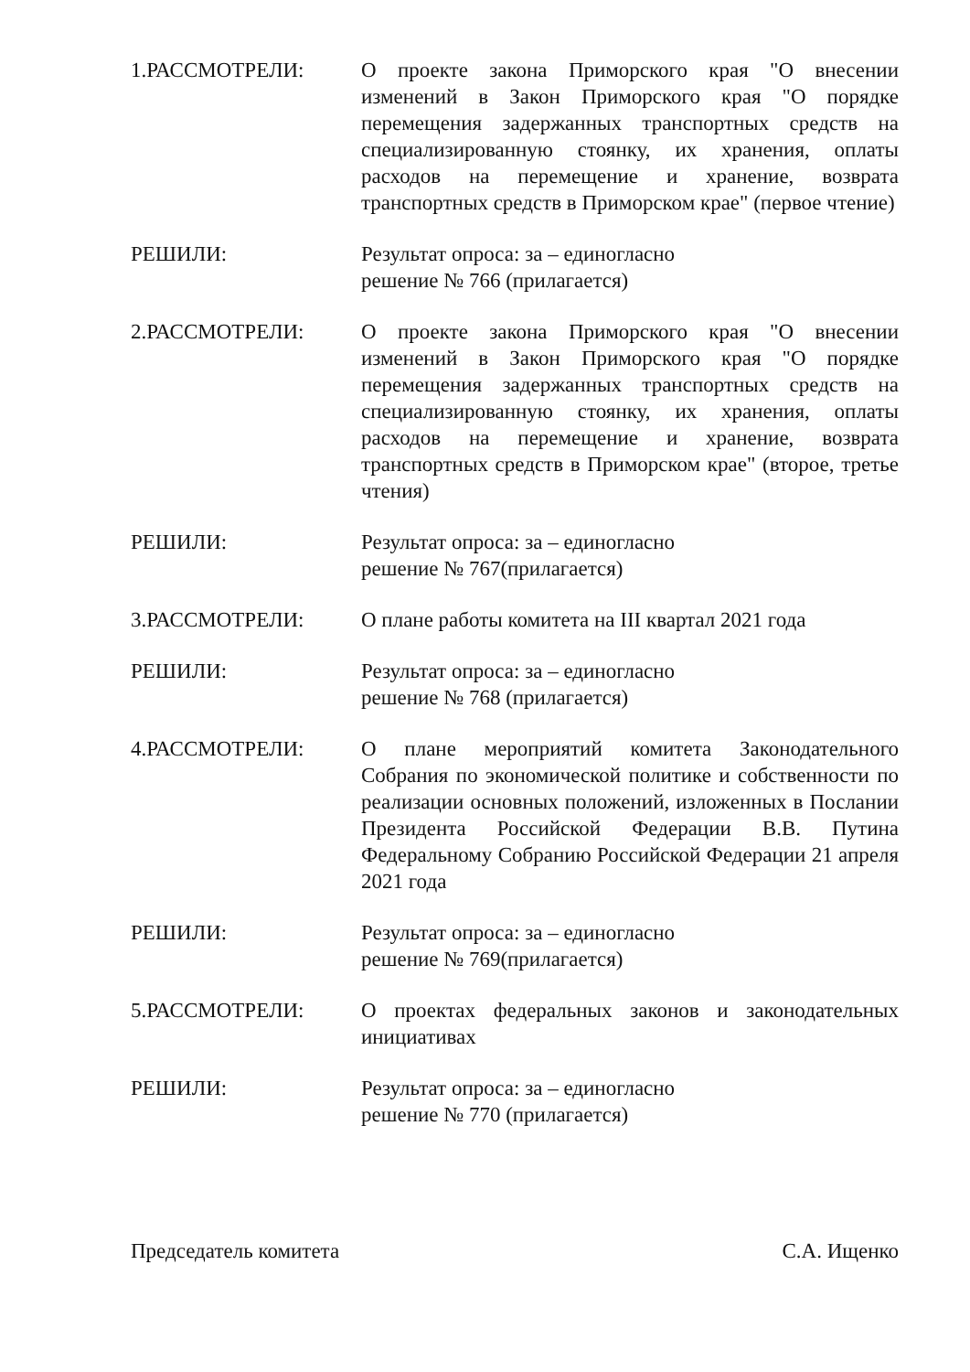1.РАССМОТРЕЛИ: О проекте закона Приморского края "О внесении изменений в Закон Приморского края "О порядке перемещения задержанных транспортных средств на специализированную стоянку, их хранения, оплаты расходов на перемещение и хранение, возврата транспортных средств в Приморском крае" (первое чтение)
РЕШИЛИ: Результат опроса: за – единогласно
решение № 766 (прилагается)
2.РАССМОТРЕЛИ: О проекте закона Приморского края "О внесении изменений в Закон Приморского края "О порядке перемещения задержанных транспортных средств на специализированную стоянку, их хранения, оплаты расходов на перемещение и хранение, возврата транспортных средств в Приморском крае" (второе, третье чтения)
РЕШИЛИ: Результат опроса: за – единогласно
решение № 767(прилагается)
3.РАССМОТРЕЛИ: О плане работы комитета на III квартал 2021 года
РЕШИЛИ: Результат опроса: за – единогласно
решение № 768 (прилагается)
4.РАССМОТРЕЛИ: О плане мероприятий комитета Законодательного Собрания по экономической политике и собственности по реализации основных положений, изложенных в Послании Президента Российской Федерации В.В. Путина Федеральному Собранию Российской Федерации 21 апреля 2021 года
РЕШИЛИ: Результат опроса: за – единогласно
решение № 769(прилагается)
5.РАССМОТРЕЛИ: О проектах федеральных законов и законодательных инициативах
РЕШИЛИ: Результат опроса: за – единогласно
решение № 770 (прилагается)
Председатель комитета С.А. Ищенко